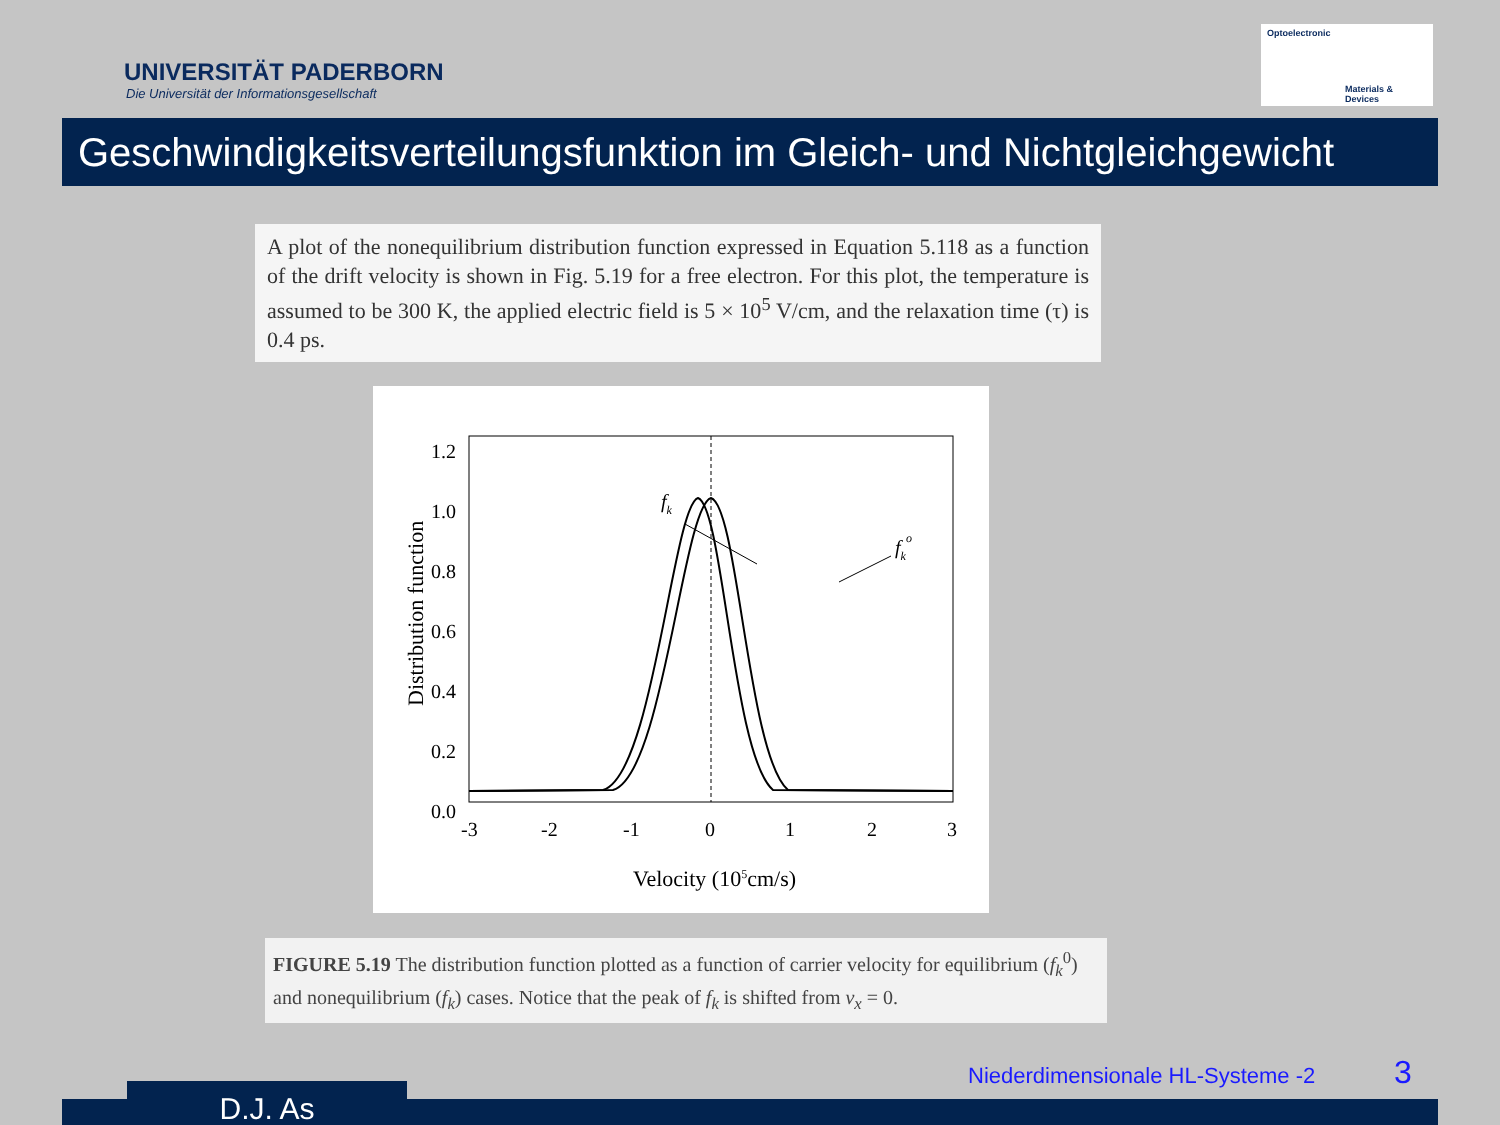UNIVERSITÄT PADERBORN
Die Universität der Informationsgesellschaft
Optoelectronic
Materials & Devices
Geschwindigkeitsverteilungsfunktion im Gleich- und Nichtgleichgewicht
A plot of the nonequilibrium distribution function expressed in Equation 5.118 as a function of the drift velocity is shown in Fig. 5.19 for a free electron. For this plot, the temperature is assumed to be 300 K, the applied electric field is 5 × 10<sup>5</sup> V/cm, and the relaxation time (τ) is 0.4 ps.
1.2
1.0
0.8
0.6
0.4
0.2
0.0
-3
-2
-1
0
1
2
3
Velocity (105cm/s)
Distribution function
fk
fko
FIGURE 5.19 The distribution function plotted as a function of carrier velocity for equilibrium (f<sub>k</sub><sup>0</sup>) and nonequilibrium (f<sub>k</sub>) cases. Notice that the peak of f<sub>k</sub> is shifted from v<sub>x</sub> = 0.
Niederdimensionale HL-Systeme -2
3
D.J. As